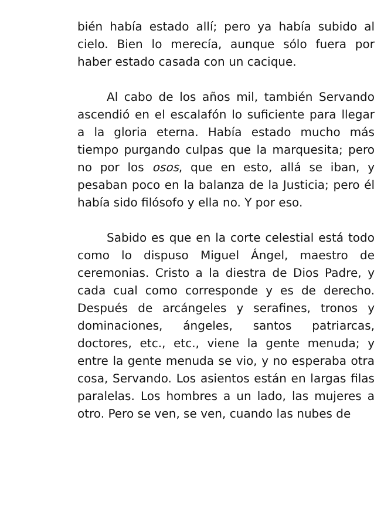bién había estado allí; pero ya había subido al cielo. Bien lo merecía, aunque sólo fuera por haber estado casada con un cacique.
Al cabo de los años mil, también Servando ascendió en el escalafón lo suficiente para llegar a la gloria eterna. Había estado mucho más tiempo purgando culpas que la marquesita; pero no por los osos, que en esto, allá se iban, y pesaban poco en la balanza de la Justicia; pero él había sido filósofo y ella no. Y por eso.
Sabido es que en la corte celestial está todo como lo dispuso Miguel Ángel, maestro de ceremonias. Cristo a la diestra de Dios Padre, y cada cual como corresponde y es de derecho. Después de arcángeles y serafines, tronos y dominaciones, ángeles, santos patriarcas, doctores, etc., etc., viene la gente menuda; y entre la gente menuda se vio, y no esperaba otra cosa, Servando. Los asientos están en largas filas paralelas. Los hombres a un lado, las mujeres a otro. Pero se ven, se ven, cuando las nubes de